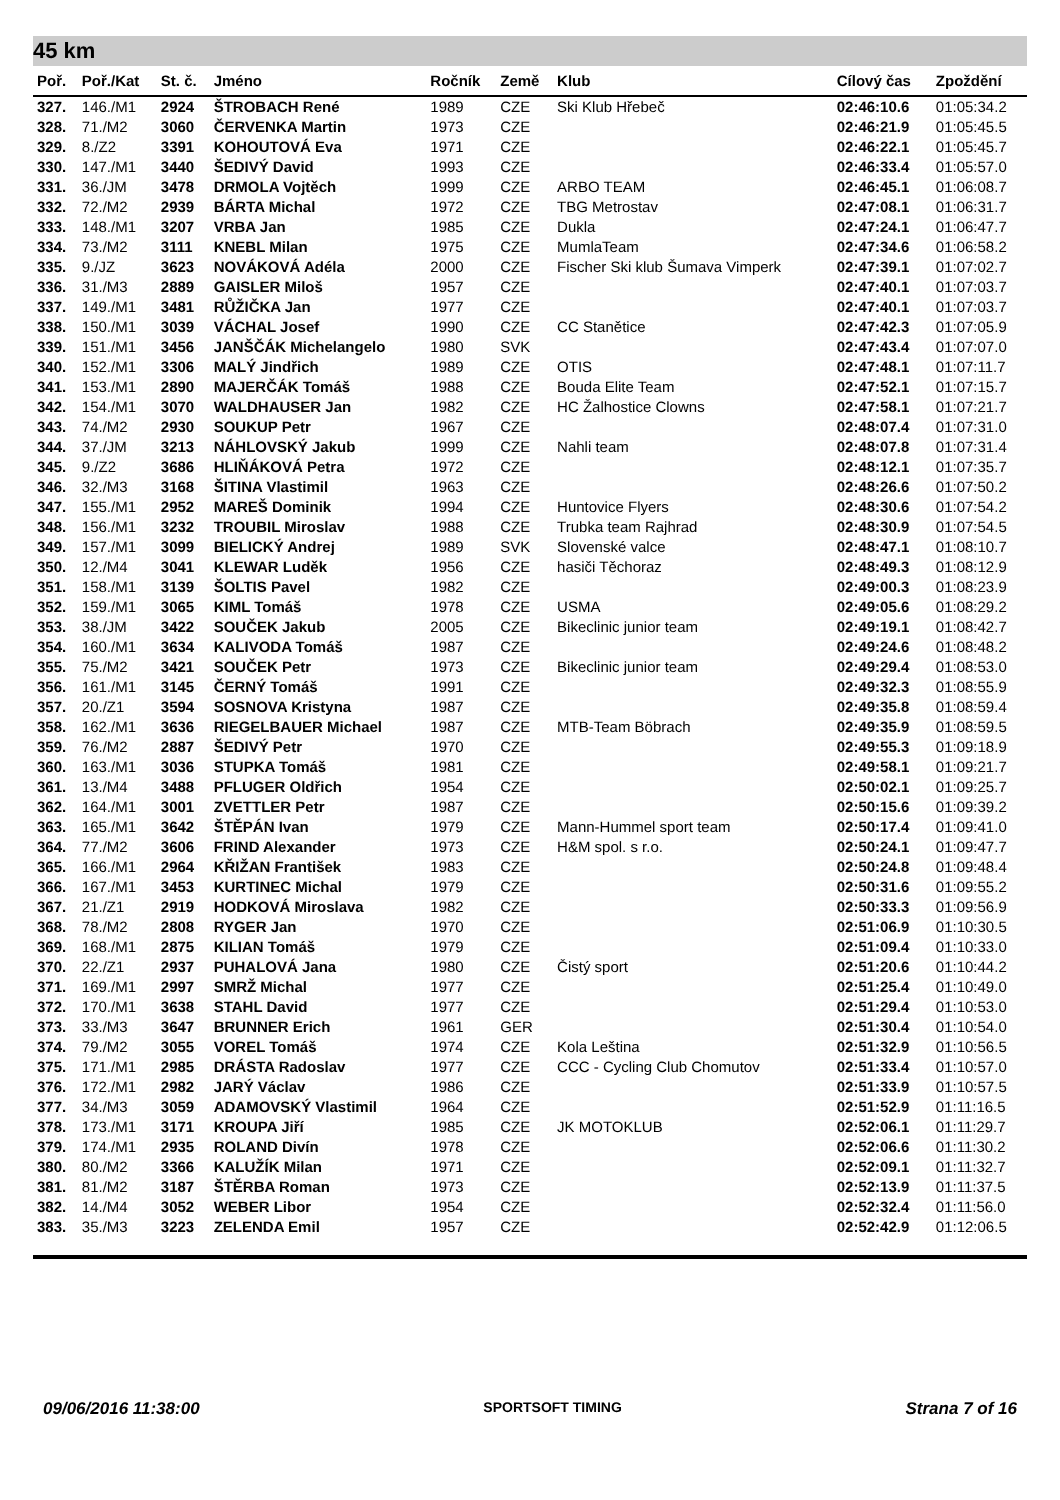45 km
| Poř. | Poř./Kat | St. č. | Jméno | Ročník | Země | Klub | Cílový čas | Zpoždění |
| --- | --- | --- | --- | --- | --- | --- | --- | --- |
| 327. | 146./M1 | 2924 | ŠTROBACH René | 1989 | CZE | Ski Klub Hřebeč | 02:46:10.6 | 01:05:34.2 |
| 328. | 71./M2 | 3060 | ČERVENKA Martin | 1973 | CZE | | 02:46:21.9 | 01:05:45.5 |
| 329. | 8./Z2 | 3391 | KOHOUTOVÁ Eva | 1971 | CZE | | 02:46:22.1 | 01:05:45.7 |
| 330. | 147./M1 | 3440 | ŠEDIVÝ David | 1993 | CZE | | 02:46:33.4 | 01:05:57.0 |
| 331. | 36./JM | 3478 | DRMOLA Vojtěch | 1999 | CZE | ARBO TEAM | 02:46:45.1 | 01:06:08.7 |
| 332. | 72./M2 | 2939 | BÁRTA Michal | 1972 | CZE | TBG Metrostav | 02:47:08.1 | 01:06:31.7 |
| 333. | 148./M1 | 3207 | VRBA Jan | 1985 | CZE | Dukla | 02:47:24.1 | 01:06:47.7 |
| 334. | 73./M2 | 3111 | KNEBL Milan | 1975 | CZE | MumlaTeam | 02:47:34.6 | 01:06:58.2 |
| 335. | 9./JZ | 3623 | NOVÁKOVÁ Adéla | 2000 | CZE | Fischer Ski klub Šumava Vimperk | 02:47:39.1 | 01:07:02.7 |
| 336. | 31./M3 | 2889 | GAISLER Miloš | 1957 | CZE | | 02:47:40.1 | 01:07:03.7 |
| 337. | 149./M1 | 3481 | RŮŽIČKA Jan | 1977 | CZE | | 02:47:40.1 | 01:07:03.7 |
| 338. | 150./M1 | 3039 | VÁCHAL Josef | 1990 | CZE | CC Stanětice | 02:47:42.3 | 01:07:05.9 |
| 339. | 151./M1 | 3456 | JANŠČÁK Michelangelo | 1980 | SVK | | 02:47:43.4 | 01:07:07.0 |
| 340. | 152./M1 | 3306 | MALÝ Jindřich | 1989 | CZE | OTIS | 02:47:48.1 | 01:07:11.7 |
| 341. | 153./M1 | 2890 | MAJERČÁK Tomáš | 1988 | CZE | Bouda Elite Team | 02:47:52.1 | 01:07:15.7 |
| 342. | 154./M1 | 3070 | WALDHAUSER Jan | 1982 | CZE | HC Žalhostice Clowns | 02:47:58.1 | 01:07:21.7 |
| 343. | 74./M2 | 2930 | SOUKUP Petr | 1967 | CZE | | 02:48:07.4 | 01:07:31.0 |
| 344. | 37./JM | 3213 | NÁHLOVSKÝ Jakub | 1999 | CZE | Nahli team | 02:48:07.8 | 01:07:31.4 |
| 345. | 9./Z2 | 3686 | HLIŇÁKOVÁ Petra | 1972 | CZE | | 02:48:12.1 | 01:07:35.7 |
| 346. | 32./M3 | 3168 | ŠITINA Vlastimil | 1963 | CZE | | 02:48:26.6 | 01:07:50.2 |
| 347. | 155./M1 | 2952 | MAREŠ Dominik | 1994 | CZE | Huntovice Flyers | 02:48:30.6 | 01:07:54.2 |
| 348. | 156./M1 | 3232 | TROUBIL Miroslav | 1988 | CZE | Trubka team Rajhrad | 02:48:30.9 | 01:07:54.5 |
| 349. | 157./M1 | 3099 | BIELICKÝ Andrej | 1989 | SVK | Slovenské valce | 02:48:47.1 | 01:08:10.7 |
| 350. | 12./M4 | 3041 | KLEWAR Luděk | 1956 | CZE | hasiči Těchoraz | 02:48:49.3 | 01:08:12.9 |
| 351. | 158./M1 | 3139 | ŠOLTIS Pavel | 1982 | CZE | | 02:49:00.3 | 01:08:23.9 |
| 352. | 159./M1 | 3065 | KIML Tomáš | 1978 | CZE | USMA | 02:49:05.6 | 01:08:29.2 |
| 353. | 38./JM | 3422 | SOUČEK Jakub | 2005 | CZE | Bikeclinic junior team | 02:49:19.1 | 01:08:42.7 |
| 354. | 160./M1 | 3634 | KALIVODA Tomáš | 1987 | CZE | | 02:49:24.6 | 01:08:48.2 |
| 355. | 75./M2 | 3421 | SOUČEK Petr | 1973 | CZE | Bikeclinic junior team | 02:49:29.4 | 01:08:53.0 |
| 356. | 161./M1 | 3145 | ČERNÝ Tomáš | 1991 | CZE | | 02:49:32.3 | 01:08:55.9 |
| 357. | 20./Z1 | 3594 | SOSNOVA Kristyna | 1987 | CZE | | 02:49:35.8 | 01:08:59.4 |
| 358. | 162./M1 | 3636 | RIEGELBAUER Michael | 1987 | CZE | MTB-Team Böbrach | 02:49:35.9 | 01:08:59.5 |
| 359. | 76./M2 | 2887 | ŠEDIVÝ Petr | 1970 | CZE | | 02:49:55.3 | 01:09:18.9 |
| 360. | 163./M1 | 3036 | STUPKA Tomáš | 1981 | CZE | | 02:49:58.1 | 01:09:21.7 |
| 361. | 13./M4 | 3488 | PFLUGER Oldřich | 1954 | CZE | | 02:50:02.1 | 01:09:25.7 |
| 362. | 164./M1 | 3001 | ZVETTLER Petr | 1987 | CZE | | 02:50:15.6 | 01:09:39.2 |
| 363. | 165./M1 | 3642 | ŠTĚPÁN Ivan | 1979 | CZE | Mann-Hummel sport team | 02:50:17.4 | 01:09:41.0 |
| 364. | 77./M2 | 3606 | FRIND Alexander | 1973 | CZE | H&M spol. s r.o. | 02:50:24.1 | 01:09:47.7 |
| 365. | 166./M1 | 2964 | KŘIŽAN František | 1983 | CZE | | 02:50:24.8 | 01:09:48.4 |
| 366. | 167./M1 | 3453 | KURTINEC Michal | 1979 | CZE | | 02:50:31.6 | 01:09:55.2 |
| 367. | 21./Z1 | 2919 | HODKOVÁ Miroslava | 1982 | CZE | | 02:50:33.3 | 01:09:56.9 |
| 368. | 78./M2 | 2808 | RYGER Jan | 1970 | CZE | | 02:51:06.9 | 01:10:30.5 |
| 369. | 168./M1 | 2875 | KILIAN Tomáš | 1979 | CZE | | 02:51:09.4 | 01:10:33.0 |
| 370. | 22./Z1 | 2937 | PUHALOVÁ Jana | 1980 | CZE | Čistý sport | 02:51:20.6 | 01:10:44.2 |
| 371. | 169./M1 | 2997 | SMRŽ Michal | 1977 | CZE | | 02:51:25.4 | 01:10:49.0 |
| 372. | 170./M1 | 3638 | STAHL David | 1977 | CZE | | 02:51:29.4 | 01:10:53.0 |
| 373. | 33./M3 | 3647 | BRUNNER Erich | 1961 | GER | | 02:51:30.4 | 01:10:54.0 |
| 374. | 79./M2 | 3055 | VOREL Tomáš | 1974 | CZE | Kola Leština | 02:51:32.9 | 01:10:56.5 |
| 375. | 171./M1 | 2985 | DRÁSTA Radoslav | 1977 | CZE | CCC - Cycling Club Chomutov | 02:51:33.4 | 01:10:57.0 |
| 376. | 172./M1 | 2982 | JARÝ Václav | 1986 | CZE | | 02:51:33.9 | 01:10:57.5 |
| 377. | 34./M3 | 3059 | ADAMOVSKÝ Vlastimil | 1964 | CZE | | 02:51:52.9 | 01:11:16.5 |
| 378. | 173./M1 | 3171 | KROUPA Jiří | 1985 | CZE | JK MOTOKLUB | 02:52:06.1 | 01:11:29.7 |
| 379. | 174./M1 | 2935 | ROLAND Divín | 1978 | CZE | | 02:52:06.6 | 01:11:30.2 |
| 380. | 80./M2 | 3366 | KALUŽÍK Milan | 1971 | CZE | | 02:52:09.1 | 01:11:32.7 |
| 381. | 81./M2 | 3187 | ŠTĚRBA Roman | 1973 | CZE | | 02:52:13.9 | 01:11:37.5 |
| 382. | 14./M4 | 3052 | WEBER Libor | 1954 | CZE | | 02:52:32.4 | 01:11:56.0 |
| 383. | 35./M3 | 3223 | ZELENDA Emil | 1957 | CZE | | 02:52:42.9 | 01:12:06.5 |
09/06/2016 11:38:00 SPORTSOFT TIMING Strana 7 of 16